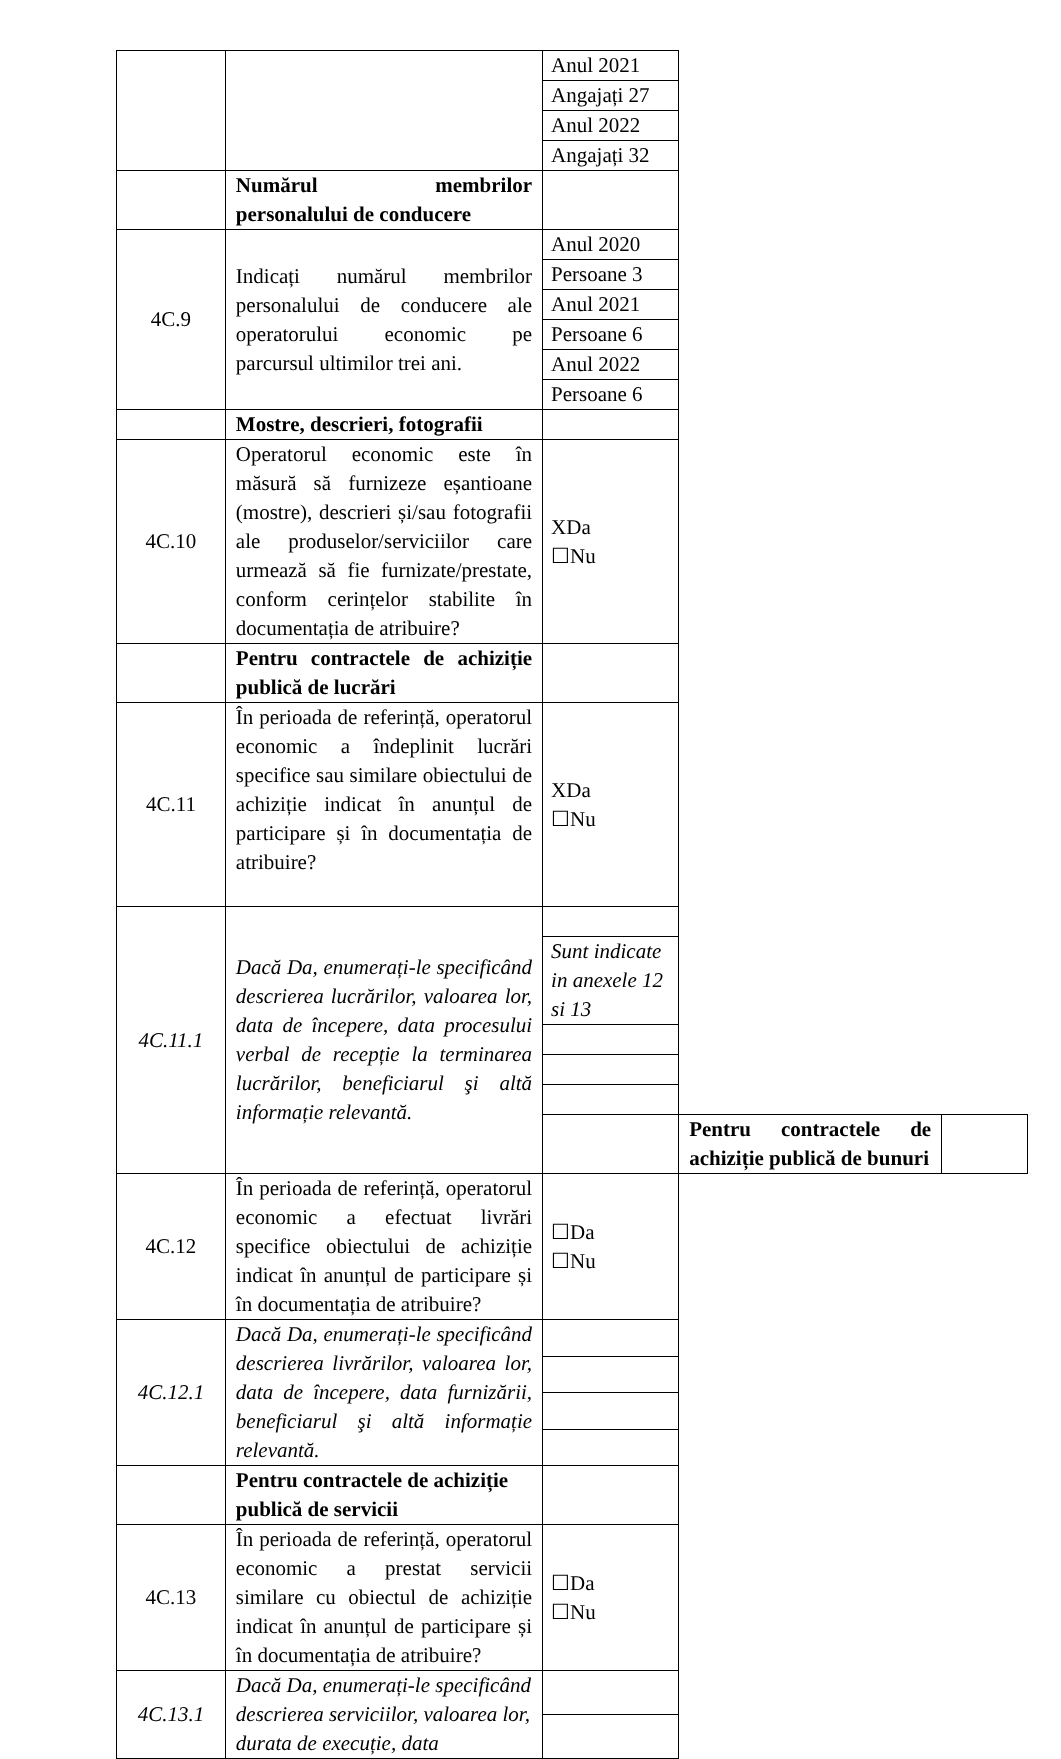| | | Anul 2021 | | |
| | | Angajați 27 | | |
| | | Anul 2022 | | |
| | | Angajați 32 | | |
| | Numărul membrilor personalului de conducere | | | |
| 4C.9 | Indicați numărul membrilor personalului de conducere ale operatorului economic pe parcursul ultimilor trei ani. | Anul 2020 | | |
| | | Persoane 3 | | |
| | | Anul 2021 | | |
| | | Persoane 6 | | |
| | | Anul 2022 | | |
| | | Persoane 6 | | |
| | Mostre, descrieri, fotografii | | | |
| 4C.10 | Operatorul economic este în măsură să furnizeze eșantioane (mostre), descrieri și/sau fotografii ale produselor/serviciilor care urmează să fie furnizate/prestate, conform cerințelor stabilite în documentația de atribuire? | XDa ☐Nu | | |
| | Pentru contractele de achiziție publică de lucrări | | | |
| 4C.11 | În perioada de referință, operatorul economic a îndeplinit lucrări specifice sau similare obiectului de achiziție indicat în anunțul de participare și în documentația de atribuire? | XDa ☐Nu | | |
| 4C.11.1 | Dacă Da, enumerați-le specificând descrierea lucrărilor, valoarea lor, data de începere, data procesului verbal de recepție la terminarea lucrărilor, beneficiarul şi altă informație relevantă. | | | |
| | | Sunt indicate in anexele 12 si 13 | | |
| | | | Pentru contractele de achiziție publică de bunuri | |
| 4C.12 | În perioada de referință, operatorul economic a efectuat livrări specifice obiectului de achiziție indicat în anunțul de participare și în documentația de atribuire? | ☐Da ☐Nu | | |
| 4C.12.1 | Dacă Da, enumerați-le specificând descrierea livrărilor, valoarea lor, data de începere, data furnizării, beneficiarul şi altă informație relevantă. | | | |
| | Pentru contractele de achiziție publică de servicii | | | |
| 4C.13 | În perioada de referință, operatorul economic a prestat servicii similare cu obiectul de achiziție indicat în anunțul de participare și în documentația de atribuire? | ☐Da ☐Nu | | |
| 4C.13.1 | Dacă Da, enumerați-le specificând descrierea serviciilor, valoarea lor, durata de execuție, data | | | |